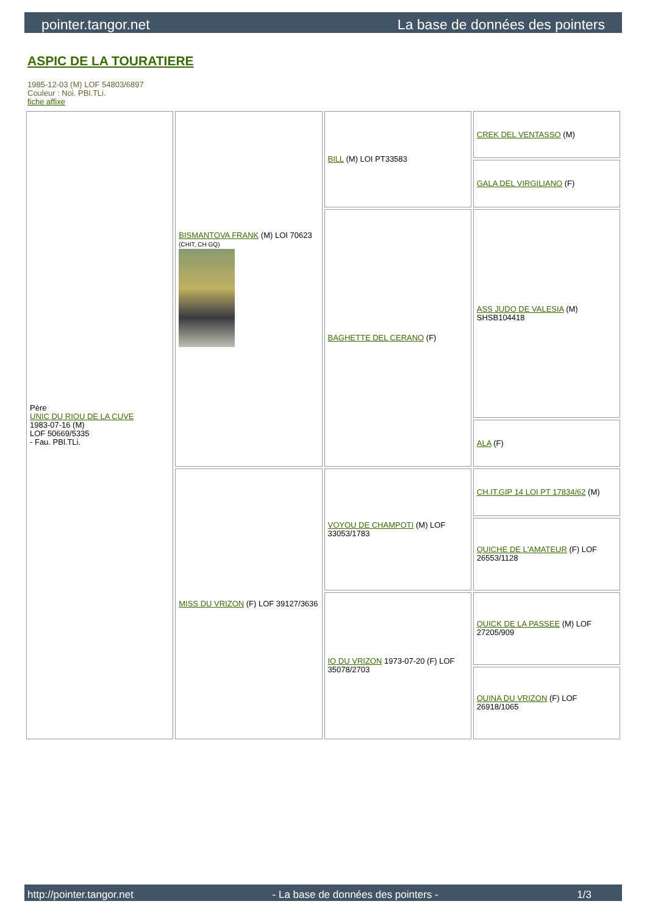pointer.tangor.net La base de données des pointers
ASPIC DE LA TOURATIERE
1985-12-03 (M) LOF 54803/6897
Couleur : Noi. PBl.TLi.
fiche affixe
| Père UNIC DU RIOU DE LA CUVE 1983-07-16 (M) LOF 50669/5335 - Fau. PBl.TLi. | BISMANTOVA FRANK (M) LOI 70623 (CHIT, CH GQ) | BILL (M) LOI PT33583 | CREK DEL VENTASSO (M) |
| | | | GALA DEL VIRGILIANO (F) |
| | | BAGHETTE DEL CERANO (F) | ASS JUDO DE VALESIA (M) SHSB104418 |
| | | | ALA (F) |
| | MISS DU VRIZON (F) LOF 39127/3636 | VOYOU DE CHAMPOTI (M) LOF 33053/1783 | CH.IT.GIP 14 LOI PT 17834/62 (M) |
| | | | QUICHE DE L'AMATEUR (F) LOF 26553/1128 |
| | | IO DU VRIZON 1973-07-20 (F) LOF 35078/2703 | QUICK DE LA PASSEE (M) LOF 27205/909 |
| | | | QUINA DU VRIZON (F) LOF 26918/1065 |
http://pointer.tangor.net - La base de données des pointers - 1/3